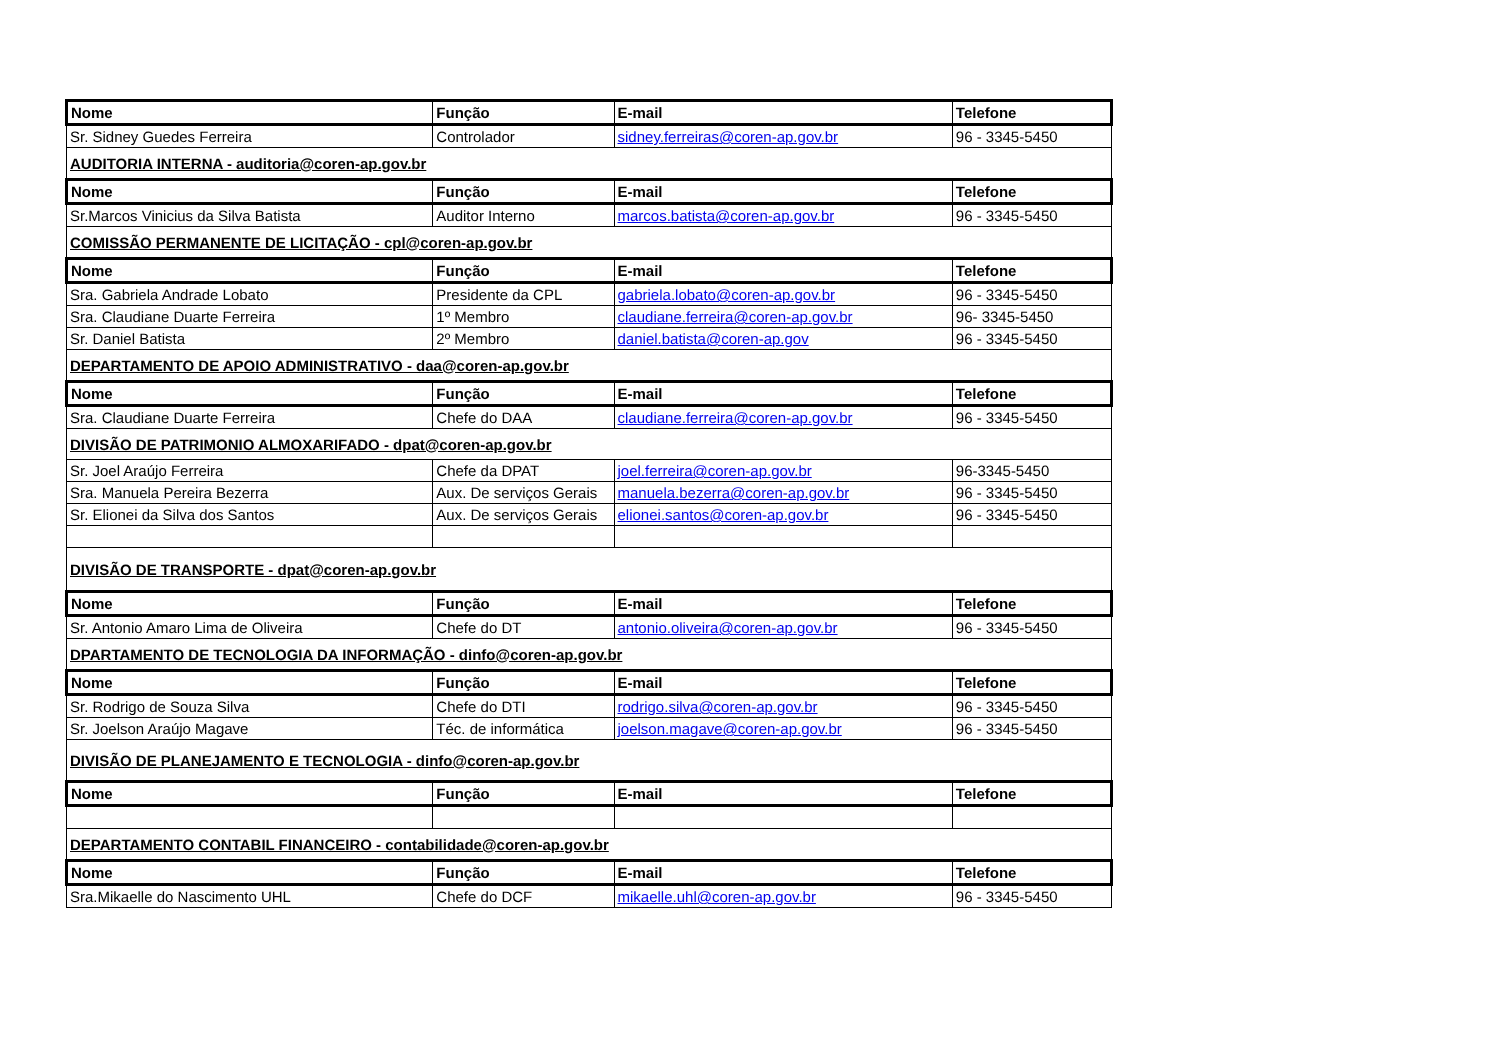| Nome | Função | E-mail | Telefone |
| --- | --- | --- | --- |
| Sr. Sidney Guedes Ferreira | Controlador | sidney.ferreiras@coren-ap.gov.br | 96 - 3345-5450 |
| AUDITORIA INTERNA - auditoria@coren-ap.gov.br | | | |
| Nome | Função | E-mail | Telefone |
| Sr.Marcos Vinicius da Silva Batista | Auditor Interno | marcos.batista@coren-ap.gov.br | 96 - 3345-5450 |
| COMISSÃO PERMANENTE DE LICITAÇÃO - cpl@coren-ap.gov.br | | | |
| Nome | Função | E-mail | Telefone |
| Sra. Gabriela Andrade Lobato | Presidente da CPL | gabriela.lobato@coren-ap.gov.br | 96 - 3345-5450 |
| Sra. Claudiane Duarte Ferreira | 1º Membro | claudiane.ferreira@coren-ap.gov.br | 96- 3345-5450 |
| Sr. Daniel Batista | 2º Membro | daniel.batista@coren-ap.gov | 96 - 3345-5450 |
| DEPARTAMENTO DE APOIO ADMINISTRATIVO - daa@coren-ap.gov.br | | | |
| Nome | Função | E-mail | Telefone |
| Sra. Claudiane Duarte Ferreira | Chefe do DAA | claudiane.ferreira@coren-ap.gov.br | 96 - 3345-5450 |
| DIVISÃO DE PATRIMONIO ALMOXARIFADO - dpat@coren-ap.gov.br | | | |
| Sr. Joel Araújo Ferreira | Chefe da DPAT | joel.ferreira@coren-ap.gov.br | 96-3345-5450 |
| Sra. Manuela Pereira Bezerra | Aux. De serviços Gerais | manuela.bezerra@coren-ap.gov.br | 96 - 3345-5450 |
| Sr. Elionei da Silva dos Santos | Aux. De serviços Gerais | elionei.santos@coren-ap.gov.br | 96 - 3345-5450 |
| DIVISÃO DE TRANSPORTE - dpat@coren-ap.gov.br | | | |
| Nome | Função | E-mail | Telefone |
| Sr. Antonio Amaro Lima de Oliveira | Chefe do DT | antonio.oliveira@coren-ap.gov.br | 96 - 3345-5450 |
| DPARTAMENTO DE TECNOLOGIA DA INFORMAÇÃO - dinfo@coren-ap.gov.br | | | |
| Nome | Função | E-mail | Telefone |
| Sr. Rodrigo de Souza Silva | Chefe do DTI | rodrigo.silva@coren-ap.gov.br | 96 - 3345-5450 |
| Sr. Joelson Araújo Magave | Téc. de informática | joelson.magave@coren-ap.gov.br | 96 - 3345-5450 |
| DIVISÃO DE PLANEJAMENTO E TECNOLOGIA - dinfo@coren-ap.gov.br | | | |
| Nome | Função | E-mail | Telefone |
| DEPARTAMENTO CONTABIL FINANCEIRO - contabilidade@coren-ap.gov.br | | | |
| Nome | Função | E-mail | Telefone |
| Sra.Mikaelle do Nascimento UHL | Chefe do DCF | mikaelle.uhl@coren-ap.gov.br | 96 - 3345-5450 |